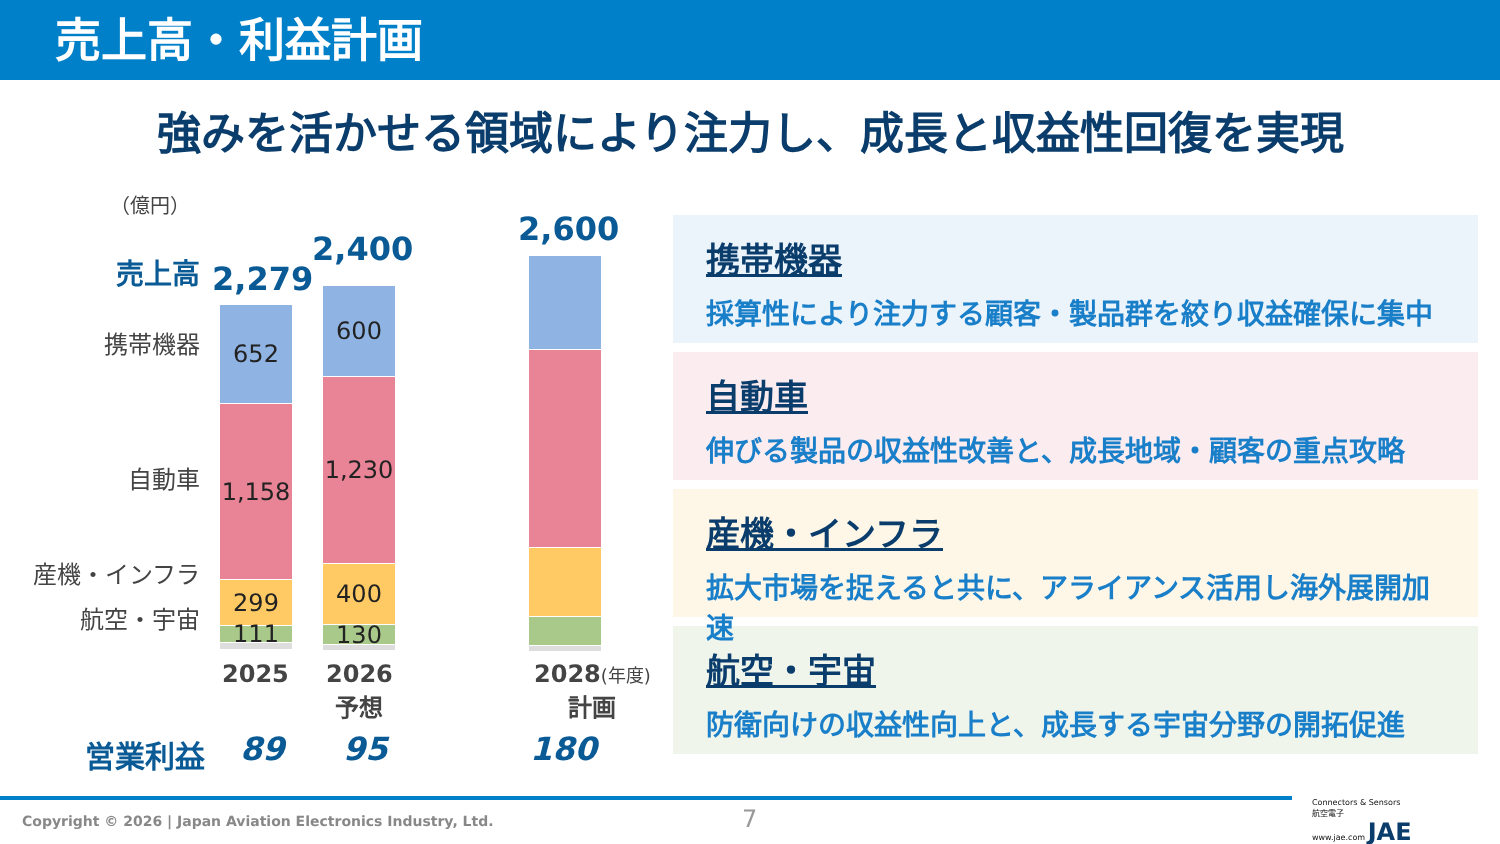売上高・利益計画
強みを活かせる領域により注力し、成長と収益性回復を実現
（億円）
売上高 2,279
2,400
2,600
携帯機器
自動車
産機・インフラ
航空・宇宙
652
1,158
299
111
600
1,230
400
130
2025
2026
予想
2028(年度)
計画
営業利益 89 95 180
携帯機器
採算性により注力する顧客・製品群を絞り収益確保に集中
自動車
伸びる製品の収益性改善と、成長地域・顧客の重点攻略
産機・インフラ
拡大市場を捉えると共に、アライアンス活用し海外展開加速
航空・宇宙
防衛向けの収益性向上と、成長する宇宙分野の開拓促進
Copyright © 2026 | Japan Aviation Electronics Industry, Ltd.
7
Connectors & Sensors
航空電子
www.jae.com JAE